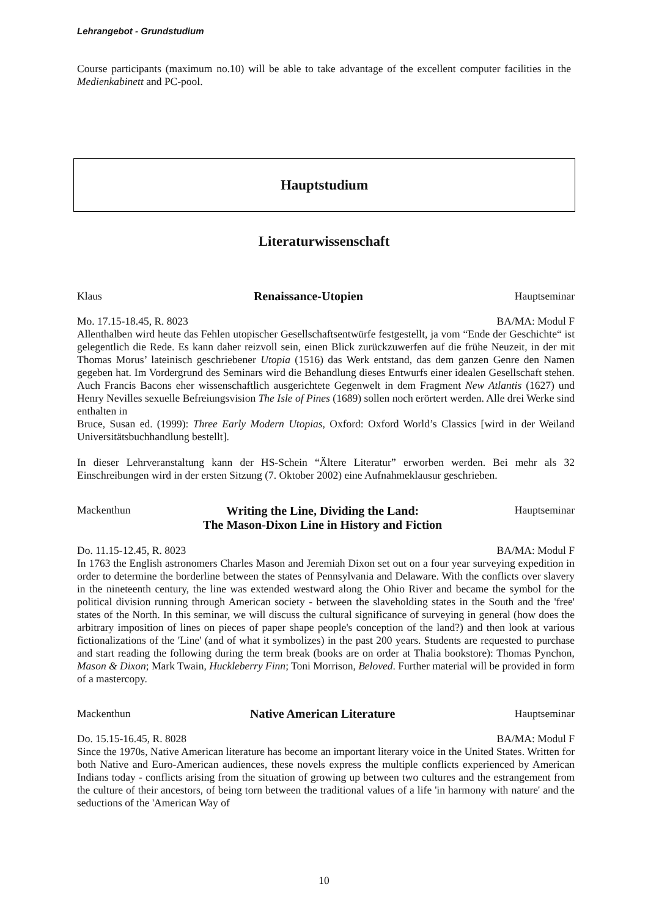Lehrangebot - Grundstudium
Course participants (maximum no.10) will be able to take advantage of the excellent computer facilities in the Medienkabinett and PC-pool.
Hauptstudium
Literaturwissenschaft
Klaus Renaissance-Utopien Hauptseminar
Mo. 17.15-18.45, R. 8023 BA/MA: Modul F
Allenthalben wird heute das Fehlen utopischer Gesellschaftsentwürfe festgestellt, ja vom “Ende der Geschichte“ ist gelegentlich die Rede. Es kann daher reizvoll sein, einen Blick zurückzuwerfen auf die frühe Neuzeit, in der mit Thomas Morus’ lateinisch geschriebener Utopia (1516) das Werk entstand, das dem ganzen Genre den Namen gegeben hat. Im Vordergrund des Seminars wird die Behandlung dieses Entwurfs einer idealen Gesellschaft stehen. Auch Francis Bacons eher wissenschaftlich ausgerichtete Gegenwelt in dem Fragment New Atlantis (1627) und Henry Nevilles sexuelle Befreiungsvision The Isle of Pines (1689) sollen noch erörtert werden. Alle drei Werke sind enthalten in
Bruce, Susan ed. (1999): Three Early Modern Utopias, Oxford: Oxford World’s Classics [wird in der Weiland Universitätsbuchhandlung bestellt].
In dieser Lehrveranstaltung kann der HS-Schein “Ältere Literatur” erworben werden. Bei mehr als 32 Einschreibungen wird in der ersten Sitzung (7. Oktober 2002) eine Aufnahmeklausur geschrieben.
Mackenthun Writing the Line, Dividing the Land:
The Mason-Dixon Line in History and Fiction Hauptseminar
Do. 11.15-12.45, R. 8023 BA/MA: Modul F
In 1763 the English astronomers Charles Mason and Jeremiah Dixon set out on a four year surveying expedition in order to determine the borderline between the states of Pennsylvania and Delaware. With the conflicts over slavery in the nineteenth century, the line was extended westward along the Ohio River and became the symbol for the political division running through American society - between the slaveholding states in the South and the 'free' states of the North. In this seminar, we will discuss the cultural significance of surveying in general (how does the arbitrary imposition of lines on pieces of paper shape people's conception of the land?) and then look at various fictionalizations of the 'Line' (and of what it symbolizes) in the past 200 years. Students are requested to purchase and start reading the following during the term break (books are on order at Thalia bookstore): Thomas Pynchon, Mason & Dixon; Mark Twain, Huckleberry Finn; Toni Morrison, Beloved. Further material will be provided in form of a mastercopy.
Mackenthun Native American Literature Hauptseminar
Do. 15.15-16.45, R. 8028 BA/MA: Modul F
Since the 1970s, Native American literature has become an important literary voice in the United States. Written for both Native and Euro-American audiences, these novels express the multiple conflicts experienced by American Indians today - conflicts arising from the situation of growing up between two cultures and the estrangement from the culture of their ancestors, of being torn between the traditional values of a life 'in harmony with nature' and the seductions of the 'American Way of
10